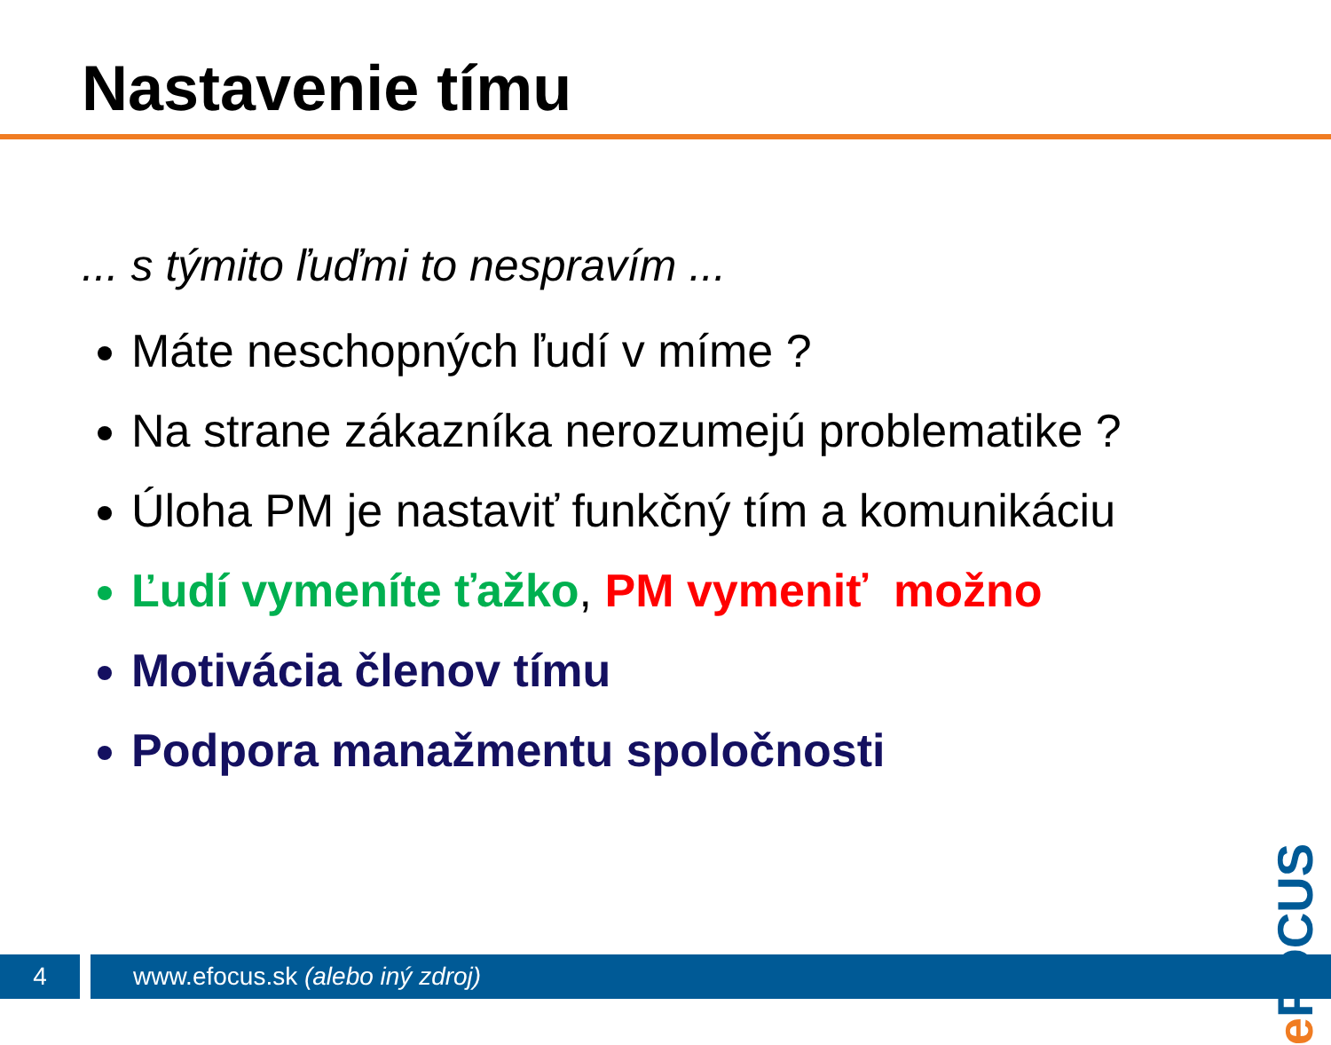Nastavenie tímu
... s týmito ľuďmi to nespravím ...
Máte neschopných ľudí v míme ?
Na strane zákazníka nerozumejú problematike ?
Úloha PM je nastaviť funkčný tím a komunikáciu
Ľudí vymeníte ťažko, PM vymeniť možno
Motivácia členov tímu
Podpora manažmentu spoločnosti
e FOCUS
4
www.efocus.sk (alebo iný zdroj)